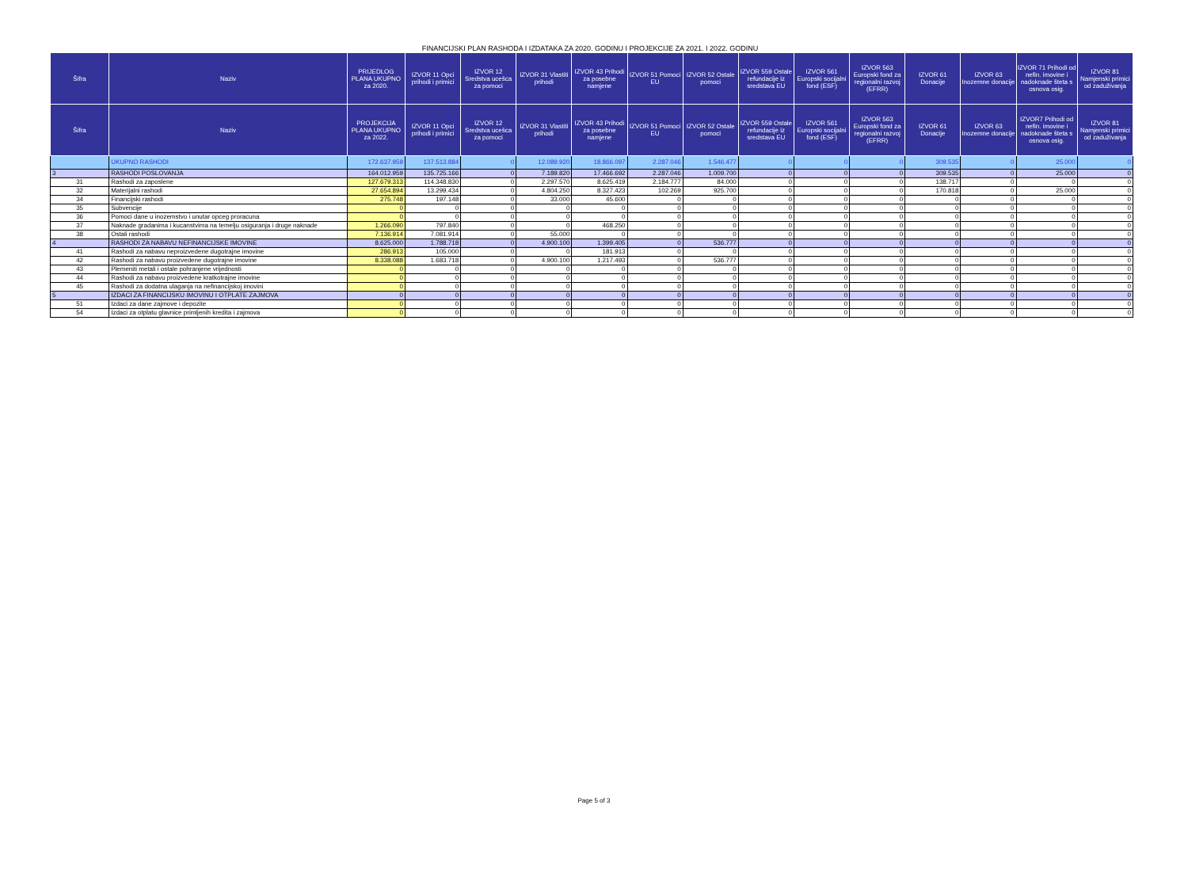FINANCIJSKI PLAN RASHODA I IZDATAKA ZA 2020. GODINU I PROJEKCIJE ZA 2021. I 2022. GODINU
| Šifra | Naziv | PRIJEDLOG PLANA UKUPNO za 2020. | IZVOR 11 Opci prihodi i primici | IZVOR 12 Sredstva ucešca za pomoci | IZVOR 31 Vlastiti prihodi | IZVOR 43 Prihodi za posebne namjene | IZVOR 51 Pomoci EU | IZVOR 52 Ostale pomoci | IZVOR 559 Ostale refundacije iz sredstava EU | IZVOR 561 Europski socijalni fond (ESF) | IZVOR 563 Europski fond za regionalni razvoj (EFRR) | IZVOR 61 Donacije | IZVOR 63 Inozemne donacije | IZVOR 71 Prihodi od nefin. imovine i nadoknade šteta s osnova osig. | IZVOR 81 Namjenski primici od zaduživanja |
| --- | --- | --- | --- | --- | --- | --- | --- | --- | --- | --- | --- | --- | --- | --- | --- |
| Šifra | Naziv | PROJEKCIJA PLANA UKUPNO za 2022. | IZVOR 11 Opci prihodi i primici | IZVOR 12 Sredstva ucešca za pomoci | IZVOR 31 Vlastiti prihodi | IZVOR 43 Prihodi za posebne namjene | IZVOR 51 Pomoci EU | IZVOR 52 Ostale pomoci | IZVOR 559 Ostale refundacije iz sredstava EU | IZVOR 561 Europski socijalni fond (ESF) | IZVOR 563 Europski fond za regionalni razvoj (EFRR) | IZVOR 61 Donacije | IZVOR 63 Inozemne donacije | IZVOR7 Prihodi od nefin. imovine i nadoknade šteta s osnova osig. | IZVOR 81 Namjenski primici od zaduživanja |
| | UKUPNO RASHODI | 172.637.959 | 137.513.884 | 0 | 12.089.920 | 18.866.097 | 2.287.046 | 1.546.477 | 0 | 0 | 0 | 309.535 | 0 | 25.000 | 0 |
| 3 | RASHODI POSLOVANJA | 164.012.959 | 135.725.166 | 0 | 7.189.820 | 17.466.692 | 2.287.046 | 1.009.700 | 0 | 0 | 0 | 309.535 | 0 | 25.000 | 0 |
| 31 | Rashodi za zaposlene | 127.679.313 | 114.348.830 | 0 | 2.297.570 | 8.625.419 | 2.184.777 | 84.000 | 0 | 0 | 0 | 138.717 | 0 | 0 | 0 |
| 32 | Materijalni rashodi | 27.654.894 | 13.299.434 | 0 | 4.804.250 | 8.327.423 | 102.269 | 925.700 | 0 | 0 | 0 | 170.818 | 0 | 25.000 | 0 |
| 34 | Financijski rashodi | 275.748 | 197.148 | 0 | 33.000 | 45.600 | 0 | 0 | 0 | 0 | 0 | 0 | 0 | 0 | 0 |
| 35 | Subvencije | 0 | 0 | 0 | 0 | 0 | 0 | 0 | 0 | 0 | 0 | 0 | 0 | 0 | 0 |
| 36 | Pomoci dane u inozemstvo i unutar opceg proracuna | 0 | 0 | 0 | 0 | 0 | 0 | 0 | 0 | 0 | 0 | 0 | 0 | 0 | 0 |
| 37 | Naknade gradanima i kucanstvima na temelju osiguranja i druge naknade | 1.266.090 | 797.840 | 0 | 0 | 468.250 | 0 | 0 | 0 | 0 | 0 | 0 | 0 | 0 | 0 |
| 38 | Ostali rashodi | 7.136.914 | 7.081.914 | 0 | 55.000 | 0 | 0 | 0 | 0 | 0 | 0 | 0 | 0 | 0 | 0 |
| 4 | RASHODI ZA NABAVU NEFINANCIJSKE IMOVINE | 8.625.000 | 1.788.718 | 0 | 4.900.100 | 1.399.405 | 0 | 536.777 | 0 | 0 | 0 | 0 | 0 | 0 | 0 |
| 41 | Rashodi za nabavu neproizvedene dugotrajne imovine | 286.913 | 105.000 | 0 | 0 | 181.913 | 0 | 0 | 0 | 0 | 0 | 0 | 0 | 0 | 0 |
| 42 | Rashodi za nabavu proizvedene dugotrajne imovine | 8.338.088 | 1.683.718 | 0 | 4.900.100 | 1.217.493 | 0 | 536.777 | 0 | 0 | 0 | 0 | 0 | 0 | 0 |
| 43 | Plemeniti metali i ostale pohranjene vrijednosti | 0 | 0 | 0 | 0 | 0 | 0 | 0 | 0 | 0 | 0 | 0 | 0 | 0 | 0 |
| 44 | Rashodi za nabavu proizvedene kratkotrajne imovine | 0 | 0 | 0 | 0 | 0 | 0 | 0 | 0 | 0 | 0 | 0 | 0 | 0 | 0 |
| 45 | Rashodi za dodatna ulaganja na nefinancijskoj imovini | 0 | 0 | 0 | 0 | 0 | 0 | 0 | 0 | 0 | 0 | 0 | 0 | 0 | 0 |
| 5 | IZDACI ZA FINANCIJSKU IMOVINU I OTPLATE ZAJMOVA | 0 | 0 | 0 | 0 | 0 | 0 | 0 | 0 | 0 | 0 | 0 | 0 | 0 | 0 |
| 51 | Izdaci za dane zajmove i depozite | 0 | 0 | 0 | 0 | 0 | 0 | 0 | 0 | 0 | 0 | 0 | 0 | 0 | 0 |
| 54 | Izdaci za otplatu glavnice primljenih kredita i zajmova | 0 | 0 | 0 | 0 | 0 | 0 | 0 | 0 | 0 | 0 | 0 | 0 | 0 | 0 |
Page 5 of 3